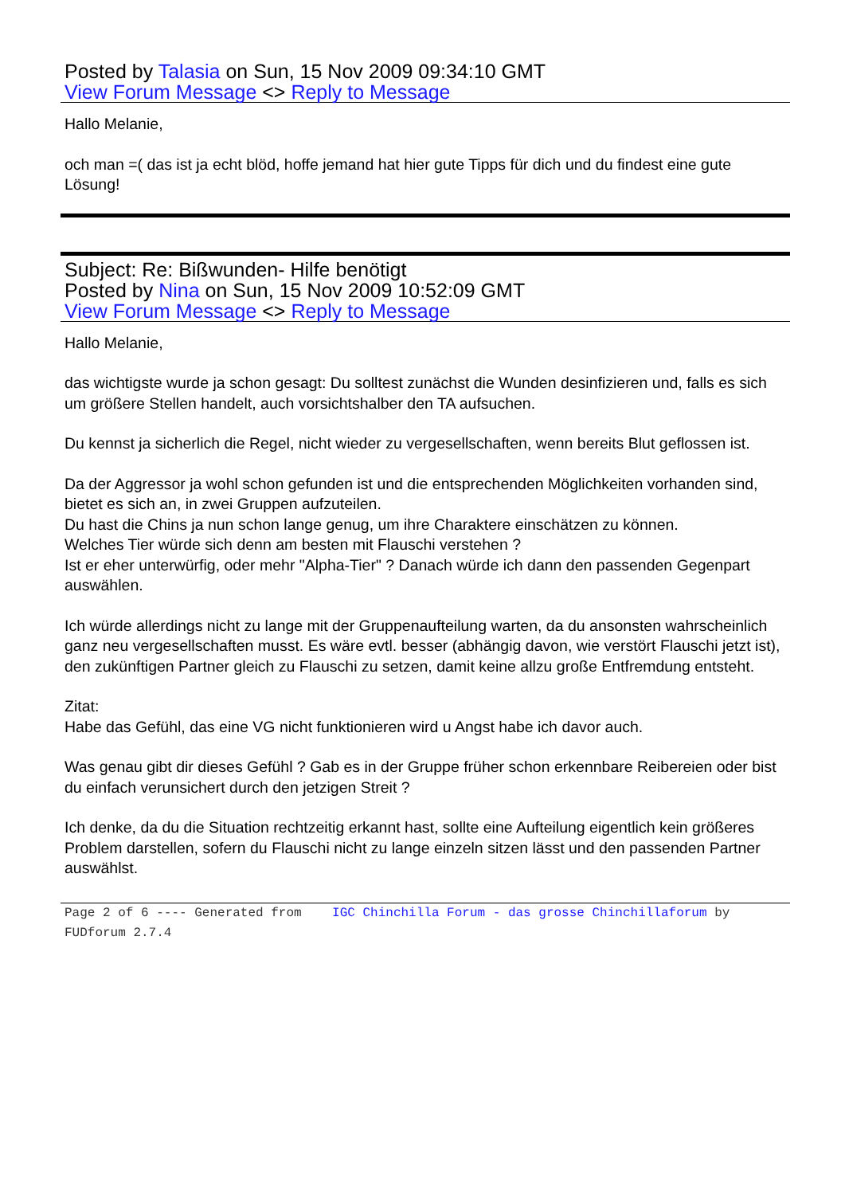Posted by Talasia on Sun, 15 Nov 2009 09:34:10 GMT
View Forum Message <> Reply to Message
Hallo Melanie,
och man =( das ist ja echt blöd, hoffe jemand hat hier gute Tipps für dich und du findest eine gute Lösung!
Subject: Re: Bißwunden- Hilfe benötigt
Posted by Nina on Sun, 15 Nov 2009 10:52:09 GMT
View Forum Message <> Reply to Message
Hallo Melanie,
das wichtigste wurde ja schon gesagt: Du solltest zunächst die Wunden desinfizieren und, falls es sich um größere Stellen handelt, auch vorsichtshalber den TA aufsuchen.
Du kennst ja sicherlich die Regel, nicht wieder zu vergesellschaften, wenn bereits Blut geflossen ist.
Da der Aggressor ja wohl schon gefunden ist und die entsprechenden Möglichkeiten vorhanden sind, bietet es sich an, in zwei Gruppen aufzuteilen.
Du hast die Chins ja nun schon lange genug, um ihre Charaktere einschätzen zu können.
Welches Tier würde sich denn am besten mit Flauschi verstehen ?
Ist er eher unterwürfig, oder mehr "Alpha-Tier" ? Danach würde ich dann den passenden Gegenpart auswählen.
Ich würde allerdings nicht zu lange mit der Gruppenaufteilung warten, da du ansonsten wahrscheinlich ganz neu vergesellschaften musst. Es wäre evtl. besser (abhängig davon, wie verstört Flauschi jetzt ist), den zukünftigen Partner gleich zu Flauschi zu setzen, damit keine allzu große Entfremdung entsteht.
Zitat:
Habe das Gefühl, das eine VG nicht funktionieren wird u Angst habe ich davor auch.
Was genau gibt dir dieses Gefühl ? Gab es in der Gruppe früher schon erkennbare Reibereien oder bist du einfach verunsichert durch den jetzigen Streit ?
Ich denke, da du die Situation rechtzeitig erkannt hast, sollte eine Aufteilung eigentlich kein größeres Problem darstellen, sofern du Flauschi nicht zu lange einzeln sitzen lässt und den passenden Partner auswählst.
Page 2 of 6 ---- Generated from IGC Chinchilla Forum - das grosse Chinchillaforum by FUDforum 2.7.4